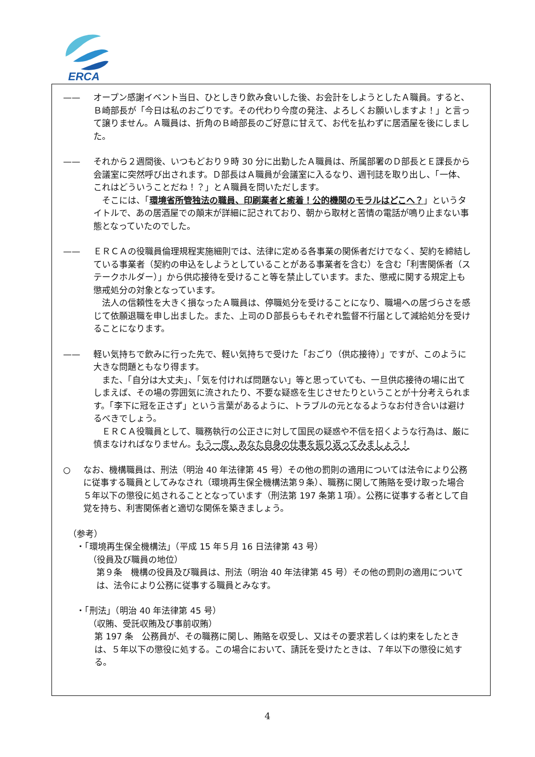ERCA
—— オープン感謝イベント当日、ひとしきり飲み食いした後、お会計をしようとしたＡ職員。すると、Ｂ崎部長が「今日は私のおごりです。その代わり今度の発注、よろしくお願いしますよ！」と言って譲りません。Ａ職員は、折角のＢ崎部長のご好意に甘えて、お代を払わずに居酒屋を後にしました。
—— それから２週間後、いつもどおり９時 30 分に出勤したＡ職員は、所属部署のＤ部長とＥ課長から会議室に突然呼び出されます。Ｄ部長はＡ職員が会議室に入るなり、週刊誌を取り出し、「一体、これはどういうことだね！？」とＡ職員を問いただします。
そこには、「環境省所管独法の職員、印刷業者と癒着！公的機関のモラルはどこへ？」というタイトルで、あの居酒屋での顛末が詳細に記されており、朝から取材と苦情の電話が鳴り止まない事態となっていたのでした。
—— ＥＲＣＡの役職員倫理規程実施細則では、法律に定める各事業の関係者だけでなく、契約を締結している事業者（契約の申込をしようとしていることがある事業者を含む）を含む「利害関係者（ステークホルダー）」から供応接待を受けること等を禁止しています。また、懲戒に関する規定上も懲戒処分の対象となっています。
法人の信頼性を大きく損なったＡ職員は、停職処分を受けることになり、職場への居づらさを感じて依願退職を申し出ました。また、上司のＤ部長らもそれぞれ監督不行届として減給処分を受けることになります。
—— 軽い気持ちで飲みに行った先で、軽い気持ちで受けた「おごり（供応接待）」ですが、このように大きな問題ともなり得ます。
また、「自分は大丈夫」、「気を付ければ問題ない」等と思っていても、一旦供応接待の場に出てしまえば、その場の雰囲気に流されたり、不要な疑惑を生じさせたりということが十分考えられます。「李下に冠を正さず」という言葉があるように、トラブルの元となるようなお付き合いは避けるべきでしょう。
ＥＲＣＡ役職員として、職務執行の公正さに対して国民の疑惑や不信を招くような行為は、厳に慎まなければなりません。もう一度、あなた自身の仕事を振り返ってみましょう！
○ なお、機構職員は、刑法（明治 40 年法律第 45 号）その他の罰則の適用については法令により公務に従事する職員としてみなされ（環境再生保全機構法第９条）、職務に関して賄賂を受け取った場合５年以下の懲役に処されることとなっています（刑法第 197 条第１項）。公務に従事する者として自覚を持ち、利害関係者と適切な関係を築きましょう。
（参考）
・「環境再生保全機構法」（平成 15 年５月 16 日法律第 43 号）
（役員及び職員の地位）
第９条　機構の役員及び職員は、刑法（明治 40 年法律第 45 号）その他の罰則の適用については、法令により公務に従事する職員とみなす。
・「刑法」（明治 40 年法律第 45 号）
（収賄、受託収賄及び事前収賄）
第 197 条　公務員が、その職務に関し、賄賂を収受し、又はその要求若しくは約束をしたときは、５年以下の懲役に処する。この場合において、請託を受けたときは、７年以下の懲役に処する。
4